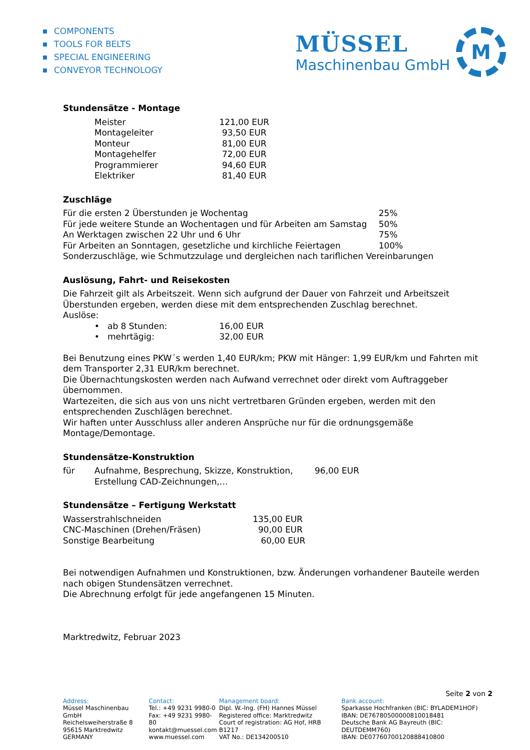COMPONENTS
TOOLS FOR BELTS
SPECIAL ENGINEERING
CONVEYOR TECHNOLOGY
MÜSSEL
Maschinenbau GmbH
M
Stundensätze - Montage
| Meister | 121,00 EUR |
| Montageleiter | 93,50 EUR |
| Monteur | 81,00 EUR |
| Montagehelfer | 72,00 EUR |
| Programmierer | 94,60 EUR |
| Elektriker | 81,40 EUR |
Zuschläge
| Für die ersten 2 Überstunden je Wochentag | 25% |
| Für jede weitere Stunde an Wochentagen und für Arbeiten am Samstag | 50% |
| An Werktagen zwischen 22 Uhr und 6 Uhr | 75% |
| Für Arbeiten an Sonntagen, gesetzliche und kirchliche Feiertagen | 100% |
| Sonderzuschläge, wie Schmutzzulage und dergleichen nach tariflichen Vereinbarungen | |
Auslösung, Fahrt- und Reisekosten
Die Fahrzeit gilt als Arbeitszeit. Wenn sich aufgrund der Dauer von Fahrzeit und Arbeitszeit Überstunden ergeben, werden diese mit dem entsprechenden Zuschlag berechnet.
Auslöse:
| • ab 8 Stunden: | 16,00 EUR |
| • mehrtägig: | 32,00 EUR |
Bei Benutzung eines PKW´s werden 1,40 EUR/km; PKW mit Hänger: 1,99 EUR/km und Fahrten mit dem Transporter 2,31 EUR/km berechnet.
Die Übernachtungskosten werden nach Aufwand verrechnet oder direkt vom Auftraggeber übernommen.
Wartezeiten, die sich aus von uns nicht vertretbaren Gründen ergeben, werden mit den entsprechenden Zuschlägen berechnet.
Wir haften unter Ausschluss aller anderen Ansprüche nur für die ordnungsgemäße Montage/Demontage.
Stundensätze-Konstruktion
| für | Aufnahme, Besprechung, Skizze, Konstruktion, Erstellung CAD-Zeichnungen,… | 96,00 EUR |
Stundensätze – Fertigung Werkstatt
| Wasserstrahlschneiden | 135,00 EUR |
| CNC-Maschinen (Drehen/Fräsen) | 90,00 EUR |
| Sonstige Bearbeitung | 60,00 EUR |
Bei notwendigen Aufnahmen und Konstruktionen, bzw. Änderungen vorhandener Bauteile werden nach obigen Stundensätzen verrechnet.
Die Abrechnung erfolgt für jede angefangenen 15 Minuten.
Marktredwitz, Februar 2023
Seite 2 von 2
Address:
Müssel Maschinenbau GmbH
Reichelsweiherstraße 8
95615 Marktredwitz
GERMANY
Contact:
Tel.: +49 9231 9980-0
Fax: +49 9231 9980-80
kontakt@muessel.com
www.muessel.com
Management board:
Dipl. W.-Ing. (FH) Hannes Müssel
Registered office: Marktredwitz
Court of registration: AG Hof, HRB B1217
VAT No.: DE134200510
Bank account:
Sparkasse Hochfranken (BIC: BYLADEM1HOF)
IBAN: DE76780500000810018481
Deutsche Bank AG Bayreuth (BIC: DEUTDEMM760)
IBAN: DE07760700120888410800